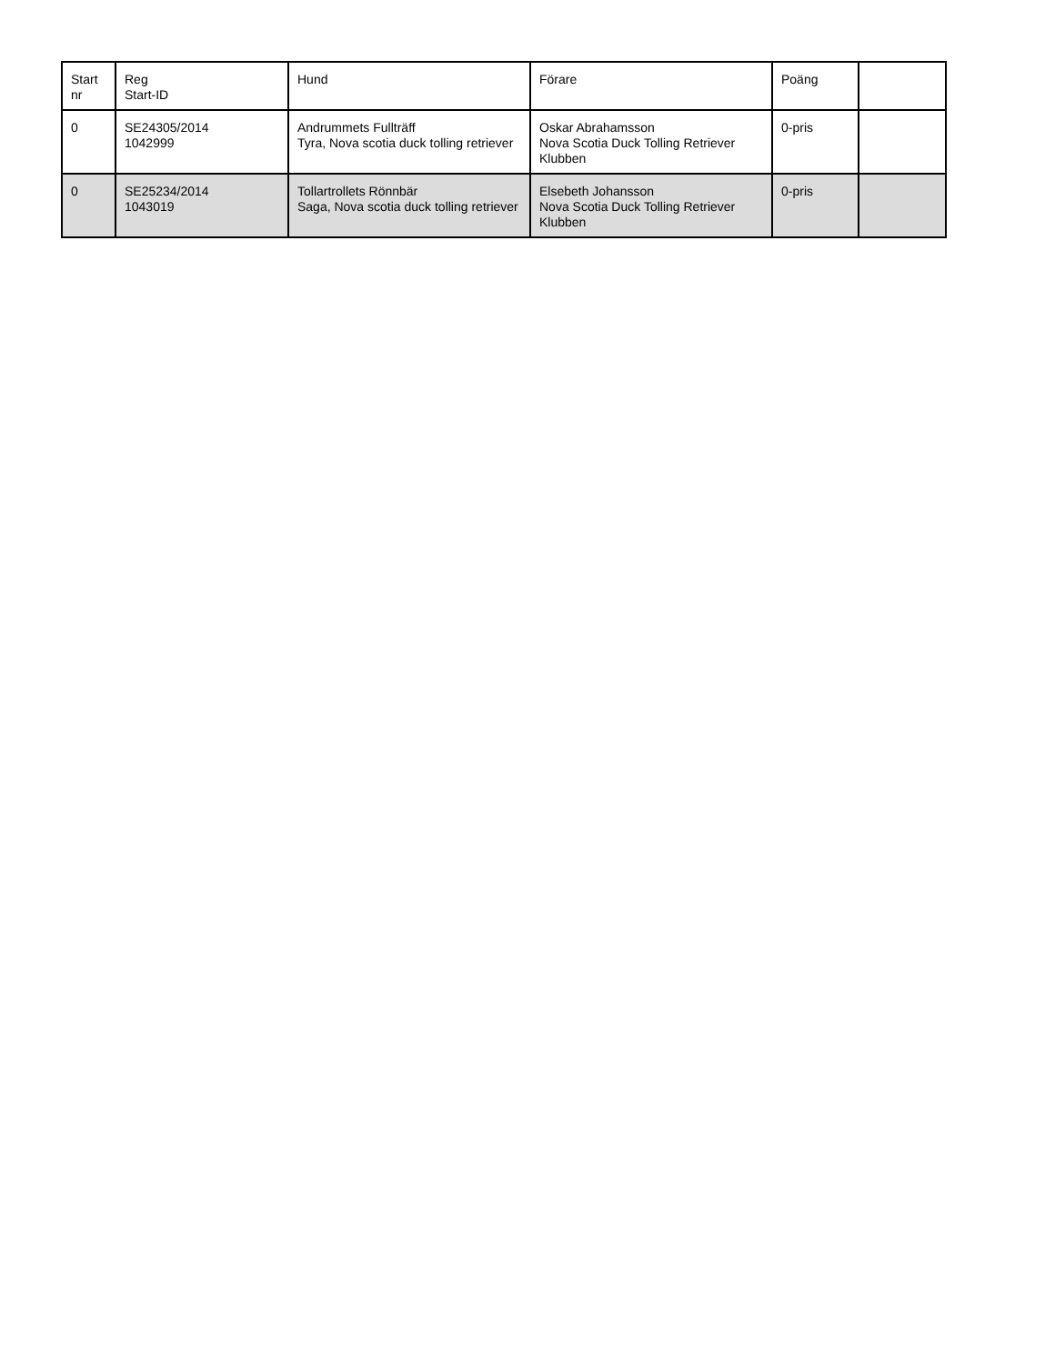| Start nr | Reg Start-ID | Hund | Förare | Poäng | |
| --- | --- | --- | --- | --- | --- |
| 0 | SE24305/2014 1042999 | Andrummets Fullträff Tyra, Nova scotia duck tolling retriever | Oskar Abrahamsson Nova Scotia Duck Tolling Retriever Klubben | 0-pris | |
| 0 | SE25234/2014 1043019 | Tollartrollets Rönnbär Saga, Nova scotia duck tolling retriever | Elsebeth Johansson Nova Scotia Duck Tolling Retriever Klubben | 0-pris | |